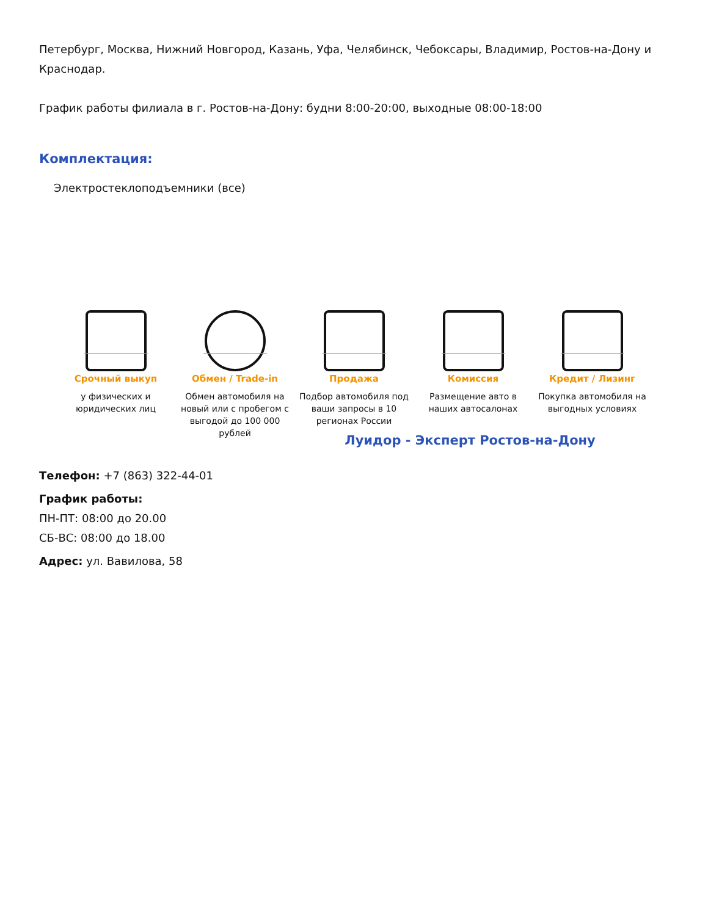Петербург, Москва, Нижний Новгород, Казань, Уфа, Челябинск, Чебоксары, Владимир, Ростов-на-Дону и Краснодар.
График работы филиала в г. Ростов-на-Дону: будни 8:00-20:00, выходные 08:00-18:00
Комплектация:
Электростеклоподъемники (все)
Срочный выкуп
у физических и юридических лиц
Обмен / Trade-in
Обмен автомобиля на новый или с пробегом с выгодой до 100 000 рублей
Продажа
Подбор автомобиля под ваши запросы в 10 регионах России
Комиссия
Размещение авто в наших автосалонах
Кредит / Лизинг
Покупка автомобиля на выгодных условиях
Луидор - Эксперт Ростов-на-Дону
Телефон: +7 (863) 322-44-01
График работы:
ПН-ПТ: 08:00 до 20.00
СБ-ВС: 08:00 до 18.00
Адрес: ул. Вавилова, 58